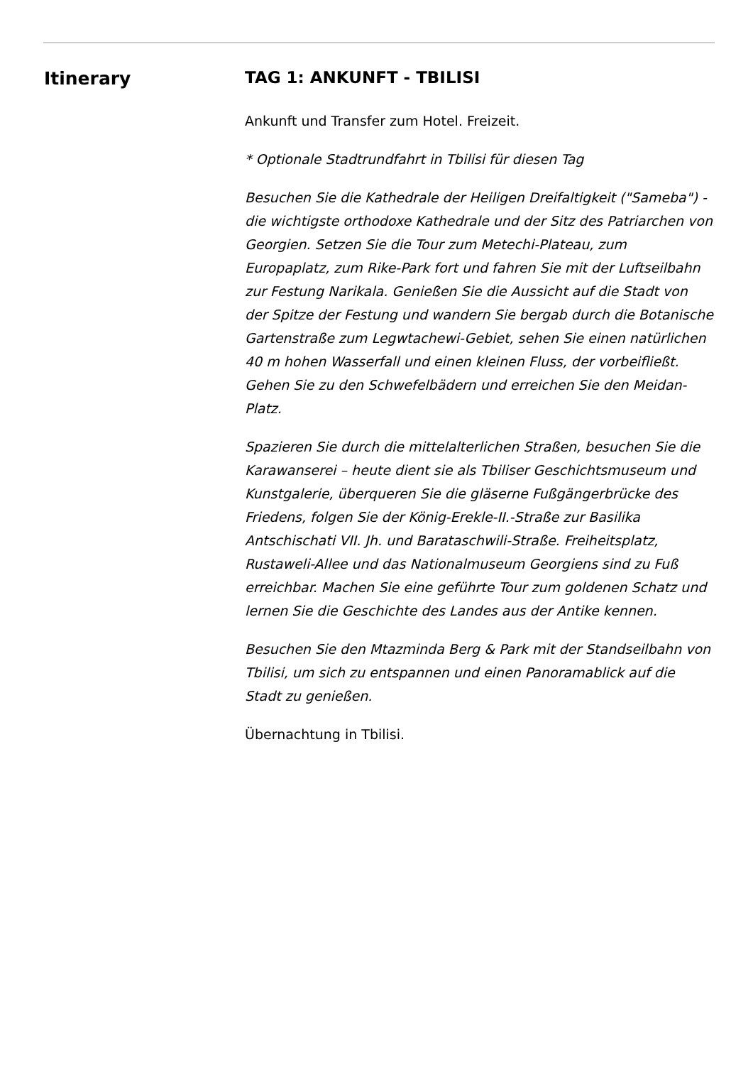Itinerary TAG 1: ANKUNFT - TBILISI
Ankunft und Transfer zum Hotel. Freizeit.
* Optionale Stadtrundfahrt in Tbilisi für diesen Tag
Besuchen Sie die Kathedrale der Heiligen Dreifaltigkeit ("Sameba") - die wichtigste orthodoxe Kathedrale und der Sitz des Patriarchen von Georgien. Setzen Sie die Tour zum Metechi-Plateau, zum Europaplatz, zum Rike-Park fort und fahren Sie mit der Luftseilbahn zur Festung Narikala. Genießen Sie die Aussicht auf die Stadt von der Spitze der Festung und wandern Sie bergab durch die Botanische Gartenstraße zum Legwtachewi-Gebiet, sehen Sie einen natürlichen 40 m hohen Wasserfall und einen kleinen Fluss, der vorbeifließt. Gehen Sie zu den Schwefelbädern und erreichen Sie den Meidan-Platz.
Spazieren Sie durch die mittelalterlichen Straßen, besuchen Sie die Karawanserei – heute dient sie als Tbiliser Geschichtsmuseum und Kunstgalerie, überqueren Sie die gläserne Fußgängerbrücke des Friedens, folgen Sie der König-Erekle-II.-Straße zur Basilika Antschischati VII. Jh. und Barataschwili-Straße. Freiheitsplatz, Rustaweli-Allee und das Nationalmuseum Georgiens sind zu Fuß erreichbar. Machen Sie eine geführte Tour zum goldenen Schatz und lernen Sie die Geschichte des Landes aus der Antike kennen.
Besuchen Sie den Mtazminda Berg & Park mit der Standseilbahn von Tbilisi, um sich zu entspannen und einen Panoramablick auf die Stadt zu genießen.
Übernachtung in Tbilisi.